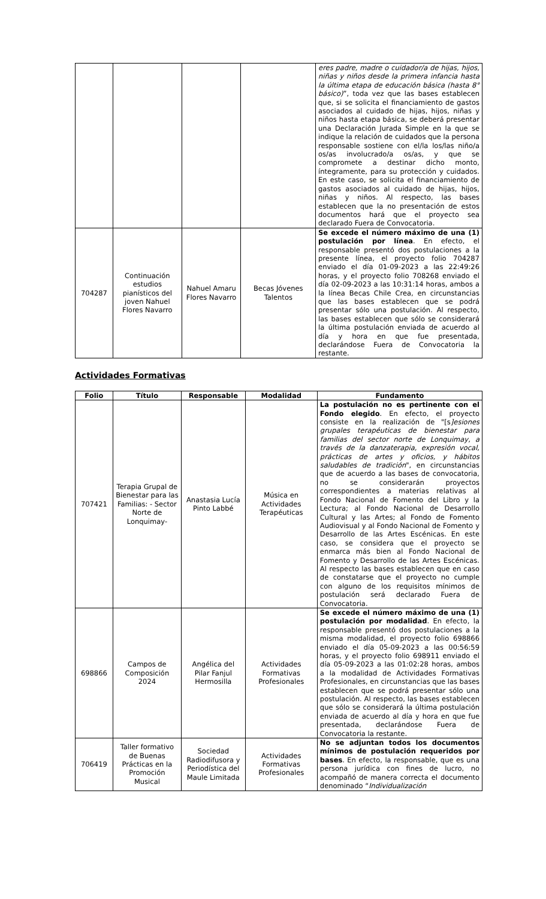| | | | | eres padre, madre o cuidador/a de hijas, hijos, niñas y niños desde la primera infancia hasta la última etapa de educación básica (hasta 8° básico) ”, toda vez que las bases establecen que, si se solicita el financiamiento de gastos asociados al cuidado de hijas, hijos, niñas y niños hasta etapa básica, se deberá presentar una Declaración Jurada Simple en la que se indique la relación de cuidados que la persona responsable sostiene con el/la los/las niño/a os/as involucrado/a os/as, y que se compromete a destinar dicho monto, íntegramente, para su protección y cuidados. En este caso, se solicita el financiamiento de gastos asociados al cuidado de hijas, hijos, niñas y niños. Al respecto, las bases establecen que la no presentación de estos documentos hará que el proyecto sea declarado Fuera de Convocatoria. |
| 704287 | Continuación estudios pianísticos del joven Nahuel Flores Navarro | Nahuel Amaru Flores Navarro | Becas Jóvenes Talentos | Se excede el número máximo de una (1) postulación por línea . En efecto, el responsable presentó dos postulaciones a la presente línea, el proyecto folio 704287 enviado el día 01-09-2023 a las 22:49:26 horas, y el proyecto folio 708268 enviado el día 02-09-2023 a las 10:31:14 horas, ambos a la línea Becas Chile Crea, en circunstancias que las bases establecen que se podrá presentar sólo una postulación. Al respecto, las bases establecen que sólo se considerará la última postulación enviada de acuerdo al día y hora en que fue presentada, declarándose Fuera de Convocatoria la restante. |
Actividades Formativas
| Folio | Título | Responsable | Modalidad | Fundamento |
| --- | --- | --- | --- | --- |
| 707421 | Terapia Grupal de Bienestar para las Familias: - Sector Norte de Lonquimay- | Anastasia Lucía Pinto Labbé | Música en Actividades Terapéuticas | La postulación no es pertinente con el Fondo elegido . En efecto, el proyecto consiste en la realización de "[s ]esiones grupales terapéuticas de bienestar para familias del sector norte de Lonquimay, a través de la danzaterapia, expresión vocal, prácticas de artes y oficios, y hábitos saludables de tradición ", en circunstancias que de acuerdo a las bases de convocatoria, no se considerarán proyectos correspondientes a materias relativas al Fondo Nacional de Fomento del Libro y la Lectura; al Fondo Nacional de Desarrollo Cultural y las Artes; al Fondo de Fomento Audiovisual y al Fondo Nacional de Fomento y Desarrollo de las Artes Escénicas. En este caso, se considera que el proyecto se enmarca más bien al Fondo Nacional de Fomento y Desarrollo de las Artes Escénicas. Al respecto las bases establecen que en caso de constatarse que el proyecto no cumple con alguno de los requisitos mínimos de postulación será declarado Fuera de Convocatoria. |
| 698866 | Campos de Composición 2024 | Angélica del Pilar Fanjul Hermosilla | Actividades Formativas Profesionales | Se excede el número máximo de una (1) postulación por modalidad . En efecto, la responsable presentó dos postulaciones a la misma modalidad, el proyecto folio 698866 enviado el día 05-09-2023 a las 00:56:59 horas, y el proyecto folio 698911 enviado el día 05-09-2023 a las 01:02:28 horas, ambos a la modalidad de Actividades Formativas Profesionales, en circunstancias que las bases establecen que se podrá presentar sólo una postulación. Al respecto, las bases establecen que sólo se considerará la última postulación enviada de acuerdo al día y hora en que fue presentada, declarándose Fuera de Convocatoria la restante. |
| 706419 | Taller formativo de Buenas Prácticas en la Promoción Musical | Sociedad Radiodifusora y Periodística del Maule Limitada | Actividades Formativas Profesionales | No se adjuntan todos los documentos mínimos de postulación requeridos por bases . En efecto, la responsable, que es una persona jurídica con fines de lucro, no acompañó de manera correcta el documento denominado “ Individualización |